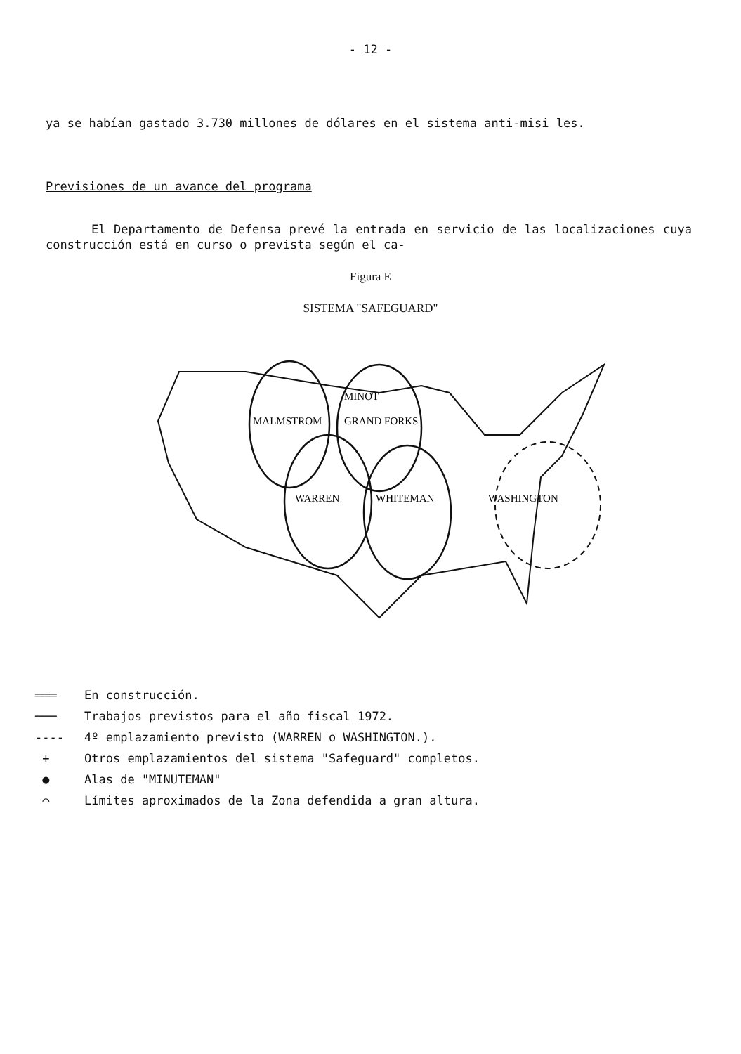- 12 -
ya se habían gastado 3.730 millones de dólares en el sistema anti-misi les.
Previsiones de un avance del programa
El Departamento de Defensa prevé la entrada en servicio de las localizaciones cuya construcción está en curso o prevista según el ca-
Figura E
SISTEMA "SAFEGUARD"
MINOT
MALMSTROM
GRAND FORKS
WARREN
WHITEMAN
WASHINGTON
═══ En construcción.
─── Trabajos previstos para el año fiscal 1972.
---- 4º emplazamiento previsto (WARREN o WASHINGTON.).
+ Otros emplazamientos del sistema "Safeguard" completos.
● Alas de "MINUTEMAN"
⌒ Límites aproximados de la Zona defendida a gran altura.